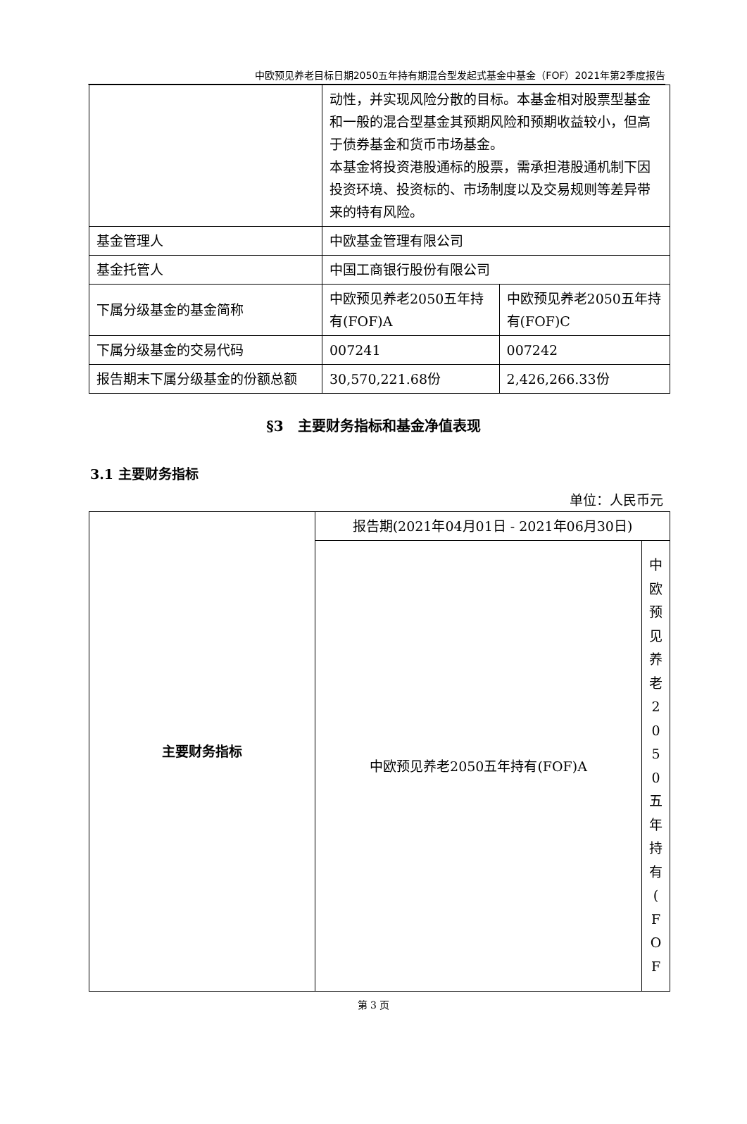中欧预见养老目标日期2050五年持有期混合型发起式基金中基金（FOF）2021年第2季度报告
| | 动性，并实现风险分散的目标。本基金相对股票型基金和一般的混合型基金其预期风险和预期收益较小，但高于债券基金和货币市场基金。 本基金将投资港股通标的股票，需承担港股通机制下因投资环境、投资标的、市场制度以及交易规则等差异带来的特有风险。 | |
| 基金管理人 | 中欧基金管理有限公司 | |
| 基金托管人 | 中国工商银行股份有限公司 | |
| 下属分级基金的基金简称 | 中欧预见养老2050五年持有(FOF)A | 中欧预见养老2050五年持有(FOF)C |
| 下属分级基金的交易代码 | 007241 | 007242 |
| 报告期末下属分级基金的份额总额 | 30,570,221.68份 | 2,426,266.33份 |
§3　主要财务指标和基金净值表现
3.1 主要财务指标
单位：人民币元
| 主要财务指标 | 报告期(2021年04月01日 - 2021年06月30日) | |
| | 中欧预见养老2050五年持有(FOF)A | 中 欧 预 见 养 老 2 0 5 0 五 年 持 有 ( F O F |
第 3 页